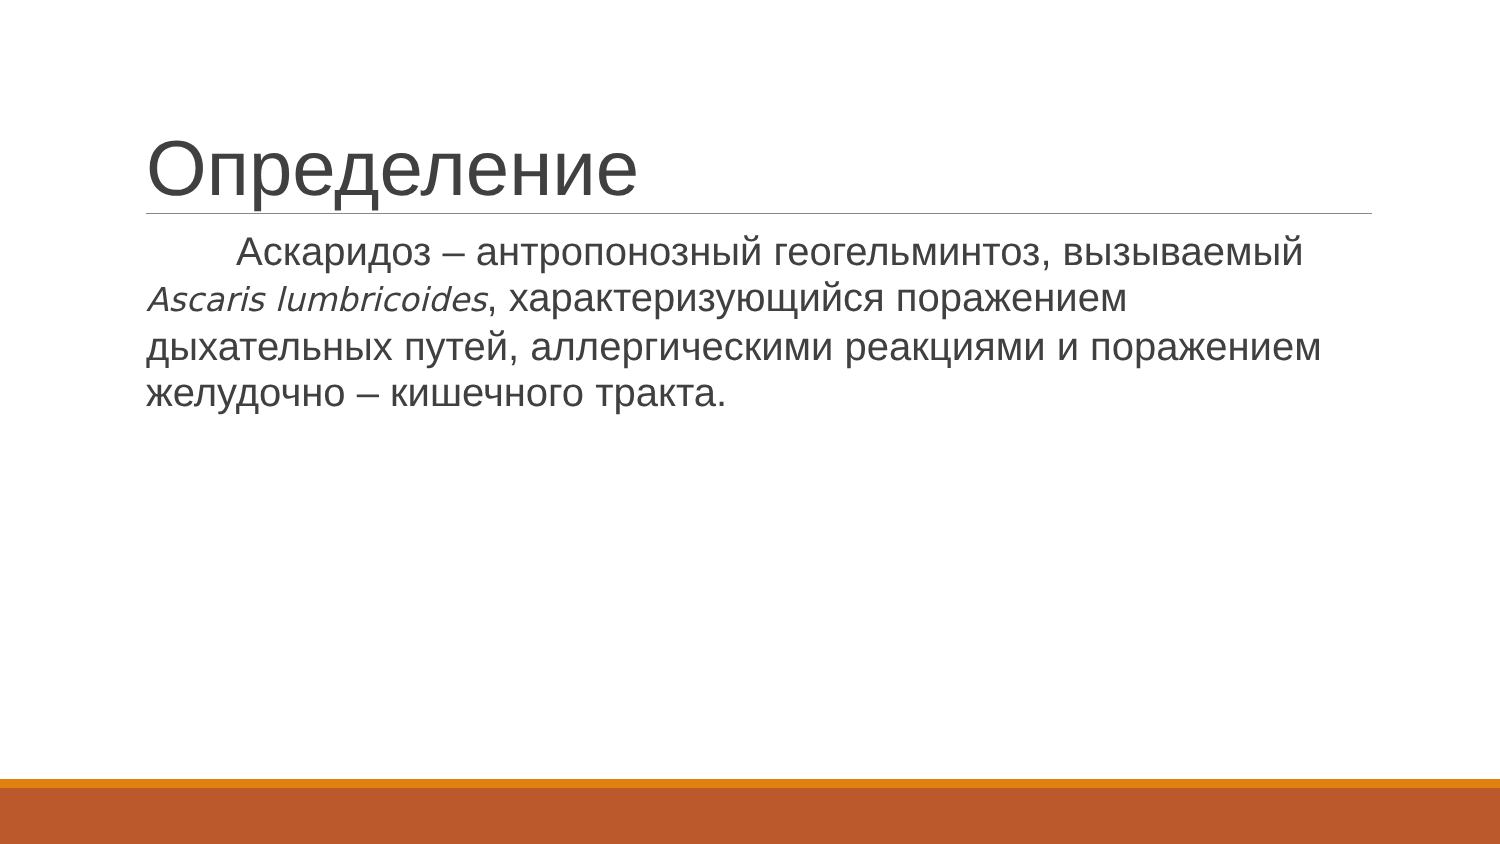Определение
Аскаридоз – антропонозный геогельминтоз, вызываемый Ascaris lumbricoides, характеризующийся поражением дыхательных путей, аллергическими реакциями и поражением желудочно – кишечного тракта.